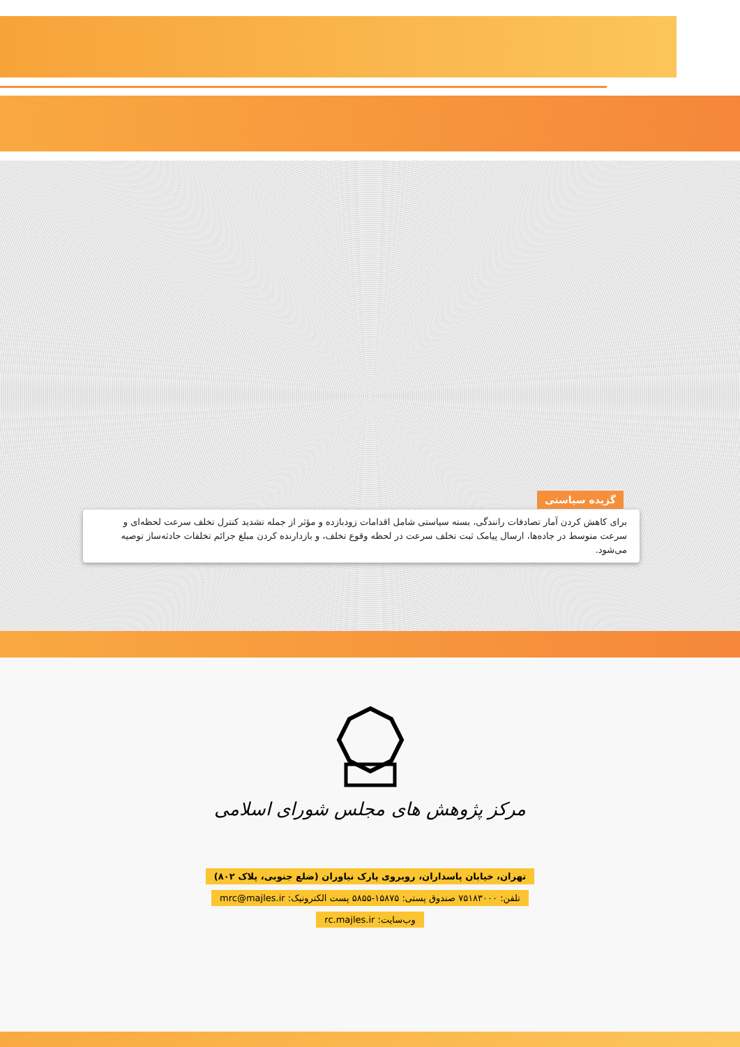گزیده سیاستی
برای کاهش کردن آمار تصادفات رانندگی، بسته سیاستی شامل اقدامات زودبازده و مؤثر از جمله تشدید کنترل تخلف سرعت لحظه‌ای و سرعت متوسط در جاده‌ها، ارسال پیامک ثبت تخلف سرعت در لحظه وقوع تخلف، و بازدارنده کردن مبلغ جرائم تخلفات حادثه‌ساز توصیه می‌شود.
مرکز پژوهش های مجلس شورای اسلامی
تهران، خیابان پاسداران، روبروی پارک نیاوران (ضلع جنوبی، پلاک ۸۰۲)
تلفن: ۷۵۱۸۳۰۰۰ صندوق پستی: ۱۵۸۷۵-۵۸۵۵ پست الکترونیک: mrc@majles.ir
وب‌سایت: rc.majles.ir